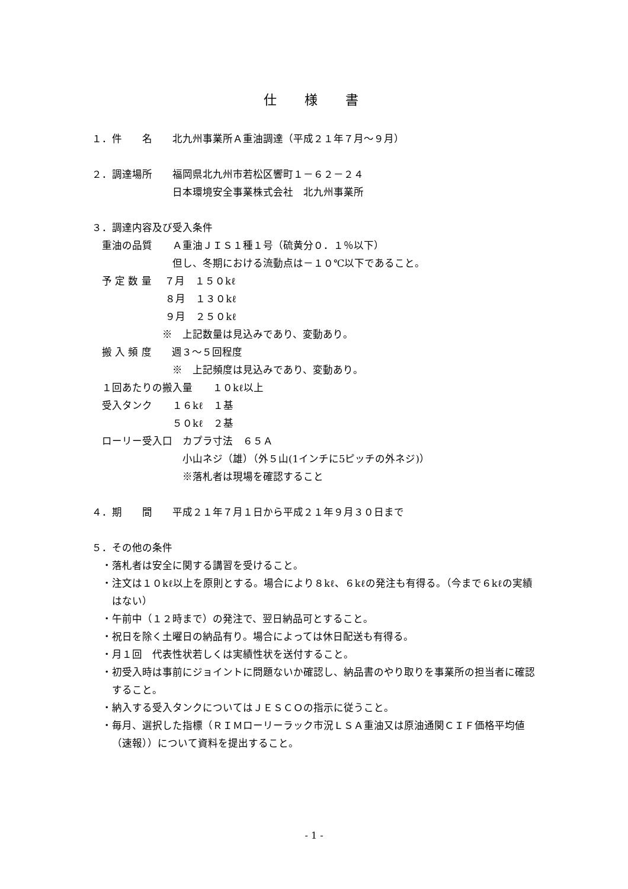仕 様 書
１．件　　名　　北九州事業所Ａ重油調達（平成２１年７月～９月）
２．調達場所　　福岡県北九州市若松区響町１－６２－２４
　　　　　　　　日本環境安全事業株式会社　北九州事業所
３．調達内容及び受入条件
　重油の品質　　Ａ重油ＪＩＳ１種１号（硫黄分０．１％以下）
　　　　　　　　但し、冬期における流動点は－１０℃以下であること。
　予 定 数 量　 ７月　１５０kℓ
　　　　　　　 ８月　１３０kℓ
　　　　　　　 ９月　２５０kℓ
　　　　　　　※　上記数量は見込みであり、変動あり。
　搬 入 頻 度　　週３～５回程度
　　　　　　　　※　上記頻度は見込みであり、変動あり。
　１回あたりの搬入量　　１０kℓ以上
　受入タンク　　１６kℓ　１基
　　　　　　　　５０kℓ　２基
　ローリー受入口　カプラ寸法　６５Ａ
　　　　　　　　　小山ネジ（雄）（外５山(1インチに5ピッチの外ネジ)）
　　　　　　　　　※落札者は現場を確認すること
４．期　　間　　平成２１年７月１日から平成２１年９月３０日まで
５．その他の条件
・落札者は安全に関する講習を受けること。
・注文は１０kℓ以上を原則とする。場合により８kℓ、６kℓの発注も有得る。（今まで６kℓの実績はない）
・午前中（１２時まで）の発注で、翌日納品可とすること。
・祝日を除く土曜日の納品有り。場合によっては休日配送も有得る。
・月１回　代表性状若しくは実績性状を送付すること。
・初受入時は事前にジョイントに問題ないか確認し、納品書のやり取りを事業所の担当者に確認すること。
・納入する受入タンクについてはＪＥＳＣＯの指示に従うこと。
・毎月、選択した指標（ＲＩＭローリーラック市況ＬＳＡ重油又は原油通関ＣＩＦ価格平均値（速報））について資料を提出すること。
- 1 -